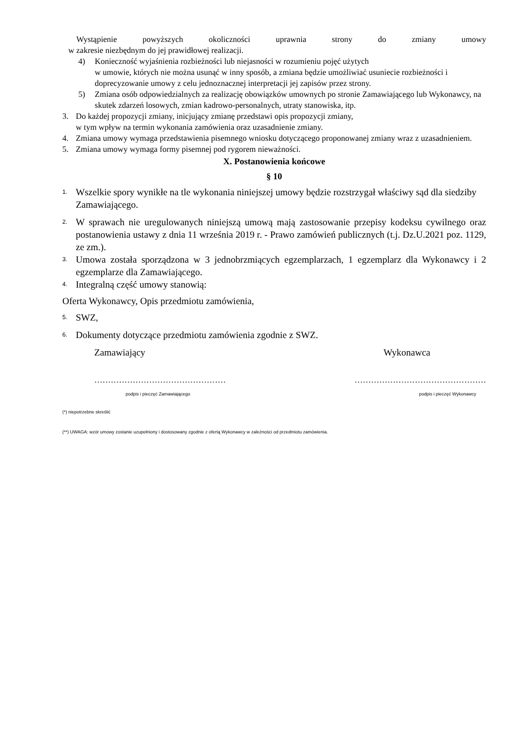Wystąpienie powyższych okoliczności uprawnia strony do zmiany umowy
w zakresie niezbędnym do jej prawidłowej realizacji.
4) Konieczność wyjaśnienia rozbieżności lub niejasności w rozumieniu pojęć użytych
w umowie, których nie można usunąć w inny sposób, a zmiana będzie umożliwiać usuniecie rozbieżności i doprecyzowanie umowy z celu jednoznacznej interpretacji jej zapisów przez strony.
5) Zmiana osób odpowiedzialnych za realizację obowiązków umownych po stronie Zamawiającego lub Wykonawcy, na skutek zdarzeń losowych, zmian kadrowo-personalnych, utraty stanowiska, itp.
3. Do każdej propozycji zmiany, inicjujący zmianę przedstawi opis propozycji zmiany,
w tym wpływ na termin wykonania zamówienia oraz uzasadnienie zmiany.
4. Zmiana umowy wymaga przedstawienia pisemnego wniosku dotyczącego proponowanej zmiany wraz z uzasadnieniem.
5. Zmiana umowy wymaga formy pisemnej pod rygorem nieważności.
X. Postanowienia końcowe
§ 10
1. Wszelkie spory wynikłe na tle wykonania niniejszej umowy będzie rozstrzygał właściwy sąd dla siedziby Zamawiającego.
2. W sprawach nie uregulowanych niniejszą umową mają zastosowanie przepisy kodeksu cywilnego oraz postanowienia ustawy z dnia 11 września 2019 r. - Prawo zamówień publicznych (t.j. Dz.U.2021 poz. 1129, ze zm.).
3. Umowa została sporządzona w 3 jednobrzmiących egzemplarzach, 1 egzemplarz dla Wykonawcy i 2 egzemplarze dla Zamawiającego.
4. Integralną część umowy stanowią:
Oferta Wykonawcy, Opis przedmiotu zamówienia,
5. SWZ,
6. Dokumenty dotyczące przedmiotu zamówienia zgodnie z SWZ.
Zamawiający Wykonawca
………………………………………… …………………………………………
podpis i pieczęć Zamawiającego podpis i pieczęć Wykonawcy
(*) niepotrzebne skreślić
(**) UWAGA: wzór umowy zostanie uzupełniony i dostosowany zgodnie z ofertą Wykonawcy w zależności od przedmiotu zamówienia.